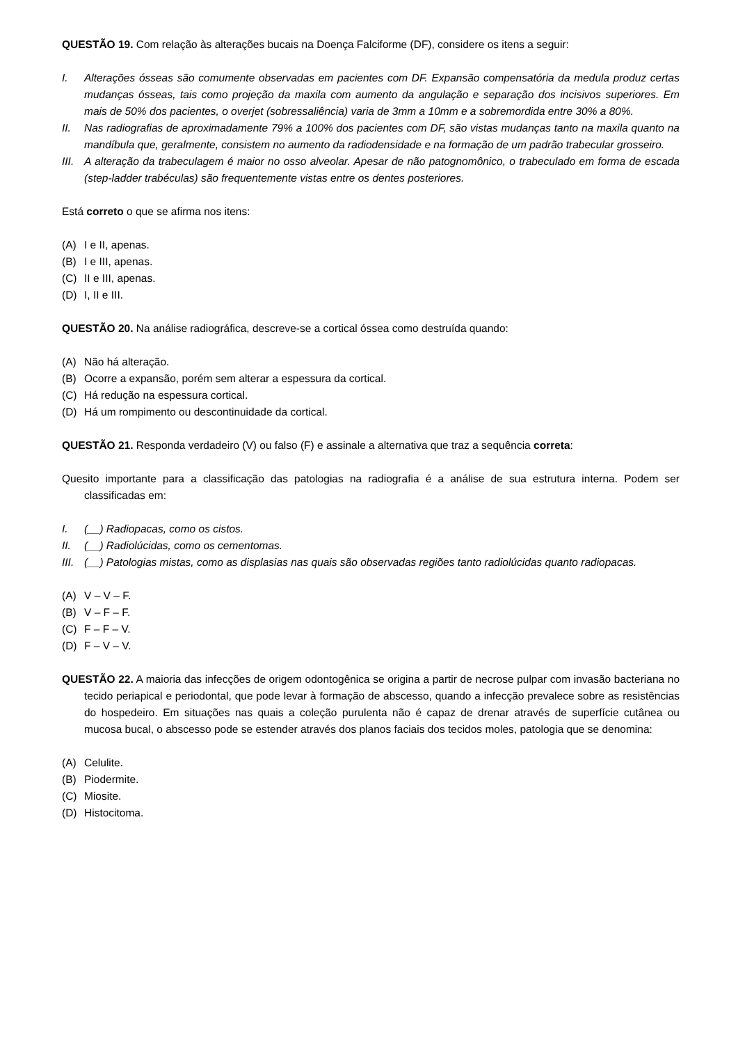QUESTÃO 19. Com relação às alterações bucais na Doença Falciforme (DF), considere os itens a seguir:
I. Alterações ósseas são comumente observadas em pacientes com DF. Expansão compensatória da medula produz certas mudanças ósseas, tais como projeção da maxila com aumento da angulação e separação dos incisivos superiores. Em mais de 50% dos pacientes, o overjet (sobressaliência) varia de 3mm a 10mm e a sobremordida entre 30% a 80%.
II. Nas radiografias de aproximadamente 79% a 100% dos pacientes com DF, são vistas mudanças tanto na maxila quanto na mandíbula que, geralmente, consistem no aumento da radiodensidade e na formação de um padrão trabecular grosseiro.
III. A alteração da trabeculagem é maior no osso alveolar. Apesar de não patognomônico, o trabeculado em forma de escada (step-ladder trabéculas) são frequentemente vistas entre os dentes posteriores.
Está correto o que se afirma nos itens:
(A) I e II, apenas.
(B) I e III, apenas.
(C) II e III, apenas.
(D) I, II e III.
QUESTÃO 20. Na análise radiográfica, descreve-se a cortical óssea como destruída quando:
(A) Não há alteração.
(B) Ocorre a expansão, porém sem alterar a espessura da cortical.
(C) Há redução na espessura cortical.
(D) Há um rompimento ou descontinuidade da cortical.
QUESTÃO 21. Responda verdadeiro (V) ou falso (F) e assinale a alternativa que traz a sequência correta:
Quesito importante para a classificação das patologias na radiografia é a análise de sua estrutura interna. Podem ser classificadas em:
I. (__) Radiopacas, como os cistos.
II. (__) Radiolúcidas, como os cementomas.
III. (__) Patologias mistas, como as displasias nas quais são observadas regiões tanto radiolúcidas quanto radiopacas.
(A) V – V – F.
(B) V – F – F.
(C) F – F – V.
(D) F – V – V.
QUESTÃO 22. A maioria das infecções de origem odontogênica se origina a partir de necrose pulpar com invasão bacteriana no tecido periapical e periodontal, que pode levar à formação de abscesso, quando a infecção prevalece sobre as resistências do hospedeiro. Em situações nas quais a coleção purulenta não é capaz de drenar através de superfície cutânea ou mucosa bucal, o abscesso pode se estender através dos planos faciais dos tecidos moles, patologia que se denomina:
(A) Celulite.
(B) Piodermite.
(C) Miosite.
(D) Histocitoma.